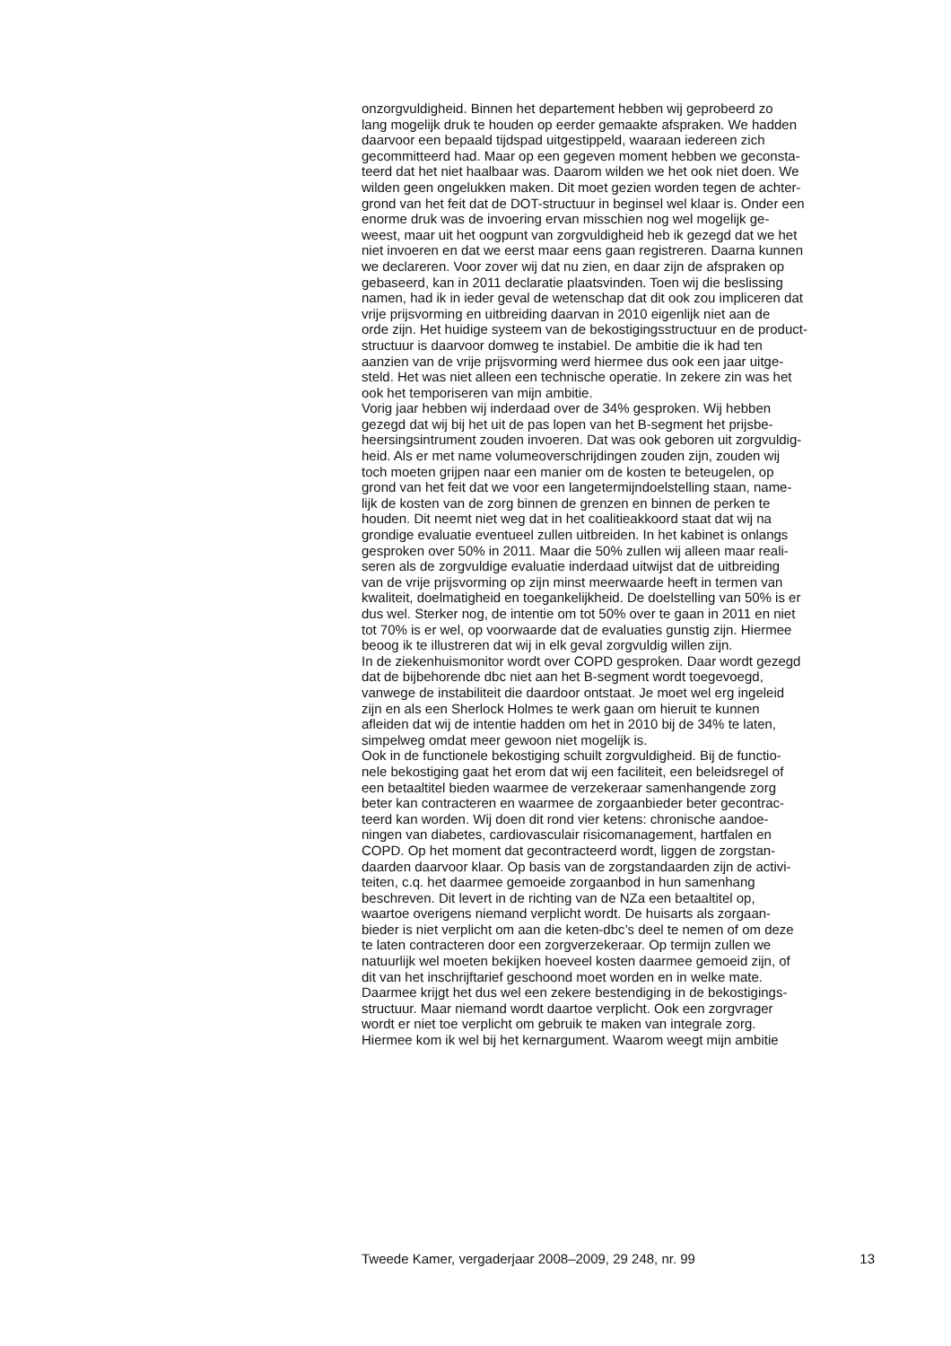onzorgvuldigheid. Binnen het departement hebben wij geprobeerd zo lang mogelijk druk te houden op eerder gemaakte afspraken. We hadden daarvoor een bepaald tijdspad uitgestippeld, waaraan iedereen zich gecommitteerd had. Maar op een gegeven moment hebben we geconsta- teerd dat het niet haalbaar was. Daarom wilden we het ook niet doen. We wilden geen ongelukken maken. Dit moet gezien worden tegen de achter- grond van het feit dat de DOT-structuur in beginsel wel klaar is. Onder een enorme druk was de invoering ervan misschien nog wel mogelijk ge- weest, maar uit het oogpunt van zorgvuldigheid heb ik gezegd dat we het niet invoeren en dat we eerst maar eens gaan registreren. Daarna kunnen we declareren. Voor zover wij dat nu zien, en daar zijn de afspraken op gebaseerd, kan in 2011 declaratie plaatsvinden. Toen wij die beslissing namen, had ik in ieder geval de wetenschap dat dit ook zou impliceren dat vrije prijsvorming en uitbreiding daarvan in 2010 eigenlijk niet aan de orde zijn. Het huidige systeem van de bekostigingsstructuur en de product- structuur is daarvoor domweg te instabiel. De ambitie die ik had ten aanzien van de vrije prijsvorming werd hiermee dus ook een jaar uitge- steld. Het was niet alleen een technische operatie. In zekere zin was het ook het temporiseren van mijn ambitie.
Vorig jaar hebben wij inderdaad over de 34% gesproken. Wij hebben gezegd dat wij bij het uit de pas lopen van het B-segment het prijsbe- heersingsintrument zouden invoeren. Dat was ook geboren uit zorgvuldig- heid. Als er met name volumeoverschrijdingen zouden zijn, zouden wij toch moeten grijpen naar een manier om de kosten te beteugelen, op grond van het feit dat we voor een langetermijndoelstelling staan, name- lijk de kosten van de zorg binnen de grenzen en binnen de perken te houden. Dit neemt niet weg dat in het coalitieakkoord staat dat wij na grondige evaluatie eventueel zullen uitbreiden. In het kabinet is onlangs gesproken over 50% in 2011. Maar die 50% zullen wij alleen maar reali- seren als de zorgvuldige evaluatie inderdaad uitwijst dat de uitbreiding van de vrije prijsvorming op zijn minst meerwaarde heeft in termen van kwaliteit, doelmatigheid en toegankelijkheid. De doelstelling van 50% is er dus wel. Sterker nog, de intentie om tot 50% over te gaan in 2011 en niet tot 70% is er wel, op voorwaarde dat de evaluaties gunstig zijn. Hiermee beoog ik te illustreren dat wij in elk geval zorgvuldig willen zijn.
In de ziekenhuismonitor wordt over COPD gesproken. Daar wordt gezegd dat de bijbehorende dbc niet aan het B-segment wordt toegevoegd, vanwege de instabiliteit die daardoor ontstaat. Je moet wel erg ingeleid zijn en als een Sherlock Holmes te werk gaan om hieruit te kunnen afleiden dat wij de intentie hadden om het in 2010 bij de 34% te laten, simpelweg omdat meer gewoon niet mogelijk is.
Ook in de functionele bekostiging schuilt zorgvuldigheid. Bij de functio- nele bekostiging gaat het erom dat wij een faciliteit, een beleidsregel of een betaaltitel bieden waarmee de verzekeraar samenhangende zorg beter kan contracteren en waarmee de zorgaanbieder beter gecontrac- teerd kan worden. Wij doen dit rond vier ketens: chronische aandoe- ningen van diabetes, cardiovasculair risicomanagement, hartfalen en COPD. Op het moment dat gecontracteerd wordt, liggen de zorgstan- daarden daarvoor klaar. Op basis van de zorgstandaarden zijn de activi- teiten, c.q. het daarmee gemoeide zorgaanbod in hun samenhang beschreven. Dit levert in de richting van de NZa een betaaltitel op, waartoe overigens niemand verplicht wordt. De huisarts als zorgaan- bieder is niet verplicht om aan die keten-dbc’s deel te nemen of om deze te laten contracteren door een zorgverzekeraar. Op termijn zullen we natuurlijk wel moeten bekijken hoeveel kosten daarmee gemoeid zijn, of dit van het inschrijftarief geschoond moet worden en in welke mate. Daarmee krijgt het dus wel een zekere bestendiging in de bekostigings- structuur. Maar niemand wordt daartoe verplicht. Ook een zorgvrager wordt er niet toe verplicht om gebruik te maken van integrale zorg. Hiermee kom ik wel bij het kernargument. Waarom weegt mijn ambitie
Tweede Kamer, vergaderjaar 2008–2009, 29 248, nr. 99 13